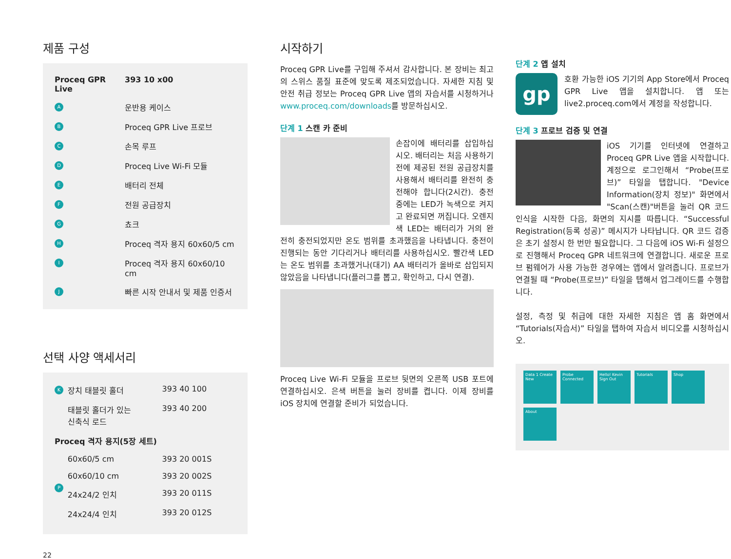제품 구성
| Proceq GPR Live | | 393 10 x00 |
| A | 운반용 케이스 | |
| B | Proceq GPR Live 프로브 | |
| C | 손목 루프 | |
| D | Proceq Live Wi-Fi 모듈 | |
| E | 배터리 전체 | |
| F | 전원 공급장치 | |
| G | 쵸크 | |
| H | Proceq 격자 용지 60x60/5 cm | |
| I | Proceq 격자 용지 60x60/10 cm | |
| J | 빠른 시작 안내서 및 제품 인증서 | |
선택 사양 액세서리
| K | 장치 태블릿 홀더 | 393 40 100 |
| | 태블릿 홀더가 있는 신축식 로드 | 393 40 200 |
| Proceq 격자 용지(5장 세트) | | |
| P | 60x60/5 cm | 393 20 001S |
| | 60x60/10 cm | 393 20 002S |
| | 24x24/2 인치 | 393 20 011S |
| | 24x24/4 인치 | 393 20 012S |
22
시작하기
Proceq GPR Live를 구입해 주셔서 감사합니다. 본 장비는 최고의 스위스 품질 표준에 맞도록 제조되었습니다. 자세한 지침 및 안전 취급 정보는 Proceq GPR Live 앱의 자습서를 시청하거나 www.proceq.com/downloads를 방문하십시오.
단계 1 스캔 카 준비
손잡이에 배터리를 삽입하십시오. 배터리는 처음 사용하기 전에 제공된 전원 공급장치를 사용해서 배터리를 완전히 충전해야 합니다(2시간). 충전 중에는 LED가 녹색으로 켜지고 완료되면 꺼집니다. 오렌지색 LED는 배터리가 거의 완전히 충전되었지만 온도 범위를 초과했음을 나타냅니다. 충전이 진행되는 동안 기다리거나 배터리를 사용하십시오. 빨간색 LED는 온도 범위를 초과했거나(대기) AA 배터리가 올바로 삽입되지 않았음을 나타냅니다(플러그를 뽑고, 확인하고, 다시 연결).
Proceq Live Wi-Fi 모듈을 프로브 뒷면의 오른쪽 USB 포트에 연결하십시오. 은색 버튼을 눌러 장비를 켭니다. 이제 장비를 iOS 장치에 연결할 준비가 되었습니다.
단계 2 앱 설치
gp
호환 가능한 iOS 기기의 App Store에서 Proceq GPR Live 앱을 설치합니다. 앱 또는 live2.proceq.com에서 계정을 작성합니다.
단계 3 프로브 검증 및 연결
iOS 기기를 인터넷에 연결하고 Proceq GPR Live 앱을 시작합니다. 계정으로 로그인해서 “Probe(프로브)” 타일을 탭합니다. "Device Information(장치 정보)" 화면에서 "Scan(스캔)"버튼을 눌러 QR 코드 인식을 시작한 다음, 화면의 지시를 따릅니다. “Successful Registration(등록 성공)” 메시지가 나타납니다. QR 코드 검증은 초기 설정시 한 번만 필요합니다. 그 다음에 iOS Wi-Fi 설정으로 진행해서 Proceq GPR 네트워크에 연결합니다. 새로운 프로브 펌웨어가 사용 가능한 경우에는 앱에서 알려줍니다. 프로브가 연결될 때 “Probe(프로브)” 타일을 탭해서 업그레이드를 수행합니다.
설정, 측정 및 취급에 대한 자세한 지침은 앱 홈 화면에서 “Tutorials(자습서)” 타일을 탭하여 자습서 비디오를 시청하십시오.
Data 1 Create New
Probe Connected
Hello! Kevin Sign Out
Tutorials Shop
About